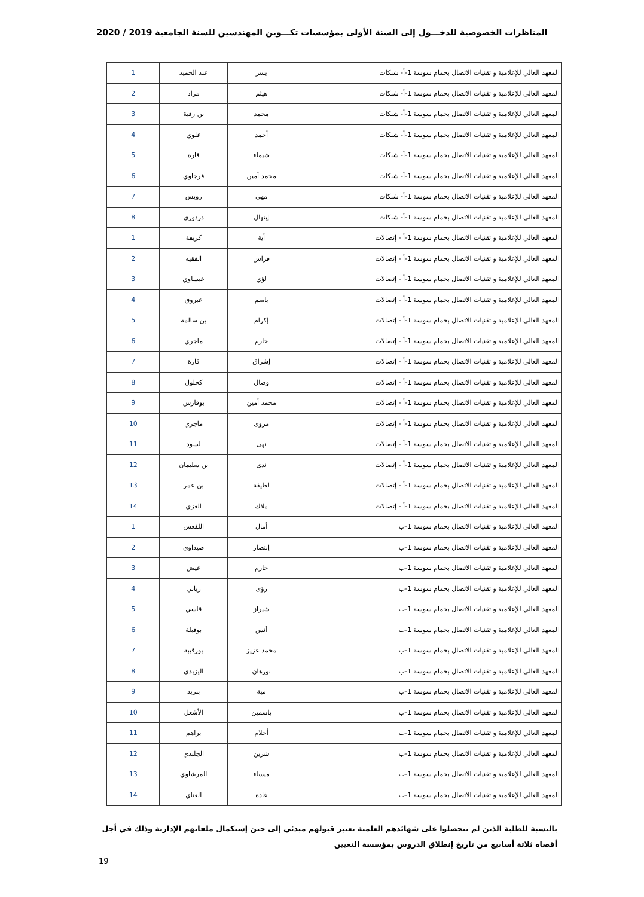المناظرات الخصوصية للدخـــول إلى السنة الأولى بمؤسسات تكـــوين المهندسين للسنة الجامعية 2019 / 2020
| المعهد العالي للإعلامية و تقنيات الاتصال بحمام سوسة 1-أ- شبكات | يسر | عبد الحميد | 1 |
| المعهد العالي للإعلامية و تقنيات الاتصال بحمام سوسة 1-أ- شبكات | هيثم | مراد | 2 |
| المعهد العالي للإعلامية و تقنيات الاتصال بحمام سوسة 1-أ- شبكات | محمد | بن رقية | 3 |
| المعهد العالي للإعلامية و تقنيات الاتصال بحمام سوسة 1-أ- شبكات | أحمد | علوي | 4 |
| المعهد العالي للإعلامية و تقنيات الاتصال بحمام سوسة 1-أ- شبكات | شيماء | قارة | 5 |
| المعهد العالي للإعلامية و تقنيات الاتصال بحمام سوسة 1-أ- شبكات | محمد أمين | فرجاوي | 6 |
| المعهد العالي للإعلامية و تقنيات الاتصال بحمام سوسة 1-أ- شبكات | مهى | رويس | 7 |
| المعهد العالي للإعلامية و تقنيات الاتصال بحمام سوسة 1-أ- شبكات | إبتهال | دردوري | 8 |
| المعهد العالي للإعلامية و تقنيات الاتصال بحمام سوسة 1-أ - إتصالات | أية | كريفة | 1 |
| المعهد العالي للإعلامية و تقنيات الاتصال بحمام سوسة 1-أ - إتصالات | فراس | الفقيه | 2 |
| المعهد العالي للإعلامية و تقنيات الاتصال بحمام سوسة 1-أ - إتصالات | لؤي | عيساوي | 3 |
| المعهد العالي للإعلامية و تقنيات الاتصال بحمام سوسة 1-أ - إتصالات | باسم | عبروق | 4 |
| المعهد العالي للإعلامية و تقنيات الاتصال بحمام سوسة 1-أ - إتصالات | إكرام | بن سالمة | 5 |
| المعهد العالي للإعلامية و تقنيات الاتصال بحمام سوسة 1-أ - إتصالات | حازم | ماجري | 6 |
| المعهد العالي للإعلامية و تقنيات الاتصال بحمام سوسة 1-أ - إتصالات | إشراق | قارة | 7 |
| المعهد العالي للإعلامية و تقنيات الاتصال بحمام سوسة 1-أ - إتصالات | وصال | كحلول | 8 |
| المعهد العالي للإعلامية و تقنيات الاتصال بحمام سوسة 1-أ - إتصالات | محمد أمين | بوفارس | 9 |
| المعهد العالي للإعلامية و تقنيات الاتصال بحمام سوسة 1-أ - إتصالات | مروى | ماجري | 10 |
| المعهد العالي للإعلامية و تقنيات الاتصال بحمام سوسة 1-أ - إتصالات | نهى | لسود | 11 |
| المعهد العالي للإعلامية و تقنيات الاتصال بحمام سوسة 1-أ - إتصالات | ندى | بن سليمان | 12 |
| المعهد العالي للإعلامية و تقنيات الاتصال بحمام سوسة 1-أ - إتصالات | لطيفة | بن عمر | 13 |
| المعهد العالي للإعلامية و تقنيات الاتصال بحمام سوسة 1-أ - إتصالات | ملاك | الغزي | 14 |
| المعهد العالي للإعلامية و تقنيات الاتصال بحمام سوسة 1-ب | أمال | اللقعس | 1 |
| المعهد العالي للإعلامية و تقنيات الاتصال بحمام سوسة 1-ب | إنتصار | صيداوي | 2 |
| المعهد العالي للإعلامية و تقنيات الاتصال بحمام سوسة 1-ب | حازم | عيش | 3 |
| المعهد العالي للإعلامية و تقنيات الاتصال بحمام سوسة 1-ب | رؤى | زياني | 4 |
| المعهد العالي للإعلامية و تقنيات الاتصال بحمام سوسة 1-ب | شيراز | قاسي | 5 |
| المعهد العالي للإعلامية و تقنيات الاتصال بحمام سوسة 1-ب | أنس | بوقبلة | 6 |
| المعهد العالي للإعلامية و تقنيات الاتصال بحمام سوسة 1-ب | محمد عزيز | بورقيبة | 7 |
| المعهد العالي للإعلامية و تقنيات الاتصال بحمام سوسة 1-ب | نورهان | اليزيدي | 8 |
| المعهد العالي للإعلامية و تقنيات الاتصال بحمام سوسة 1-ب | مية | بنزيد | 9 |
| المعهد العالي للإعلامية و تقنيات الاتصال بحمام سوسة 1-ب | ياسمين | الأشعل | 10 |
| المعهد العالي للإعلامية و تقنيات الاتصال بحمام سوسة 1-ب | أحلام | براهم | 11 |
| المعهد العالي للإعلامية و تقنيات الاتصال بحمام سوسة 1-ب | شرين | الجلبدي | 12 |
| المعهد العالي للإعلامية و تقنيات الاتصال بحمام سوسة 1-ب | ميساء | المرشاوي | 13 |
| المعهد العالي للإعلامية و تقنيات الاتصال بحمام سوسة 1-ب | غادة | الغناي | 14 |
بالنسبة للطلبة الذين لم يتحصلوا على شهائدهم العلمية يعتبر قبولهم مبدئي إلى حين إستكمال ملفاتهم الإدارية وذلك في أجل أقصاه ثلاثة أسابيع من تاريخ إنطلاق الدروس بمؤسسة التعيين
19